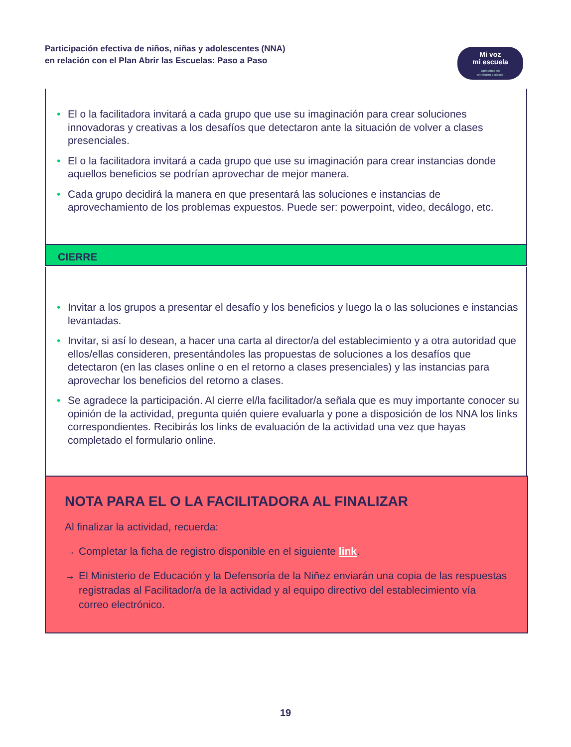Participación efectiva de niños, niñas y adolescentes (NNA)
en relación con el Plan Abrir las Escuelas: Paso a Paso
Mi voz
mi escuela
Opinemos en
el retorno a clases
• El o la facilitadora invitará a cada grupo que use su imaginación para crear soluciones innovadoras y creativas a los desafíos que detectaron ante la situación de volver a clases presenciales.
• El o la facilitadora invitará a cada grupo que use su imaginación para crear instancias donde aquellos beneficios se podrían aprovechar de mejor manera.
• Cada grupo decidirá la manera en que presentará las soluciones e instancias de aprovechamiento de los problemas expuestos. Puede ser: powerpoint, video, decálogo, etc.
CIERRE
• Invitar a los grupos a presentar el desafío y los beneficios y luego la o las soluciones e instancias levantadas.
• Invitar, si así lo desean, a hacer una carta al director/a del establecimiento y a otra autoridad que ellos/ellas consideren, presentándoles las propuestas de soluciones a los desafíos que detectaron (en las clases online o en el retorno a clases presenciales) y las instancias para aprovechar los beneficios del retorno a clases.
• Se agradece la participación. Al cierre el/la facilitador/a señala que es muy importante conocer su opinión de la actividad, pregunta quién quiere evaluarla y pone a disposición de los NNA los links correspondientes. Recibirás los links de evaluación de la actividad una vez que hayas completado el formulario online.
NOTA PARA EL O LA FACILITADORA AL FINALIZAR
Al finalizar la actividad, recuerda:
→ Completar la ficha de registro disponible en el siguiente link.
→ El Ministerio de Educación y la Defensoría de la Niñez enviarán una copia de las respuestas registradas al Facilitador/a de la actividad y al equipo directivo del establecimiento vía correo electrónico.
19